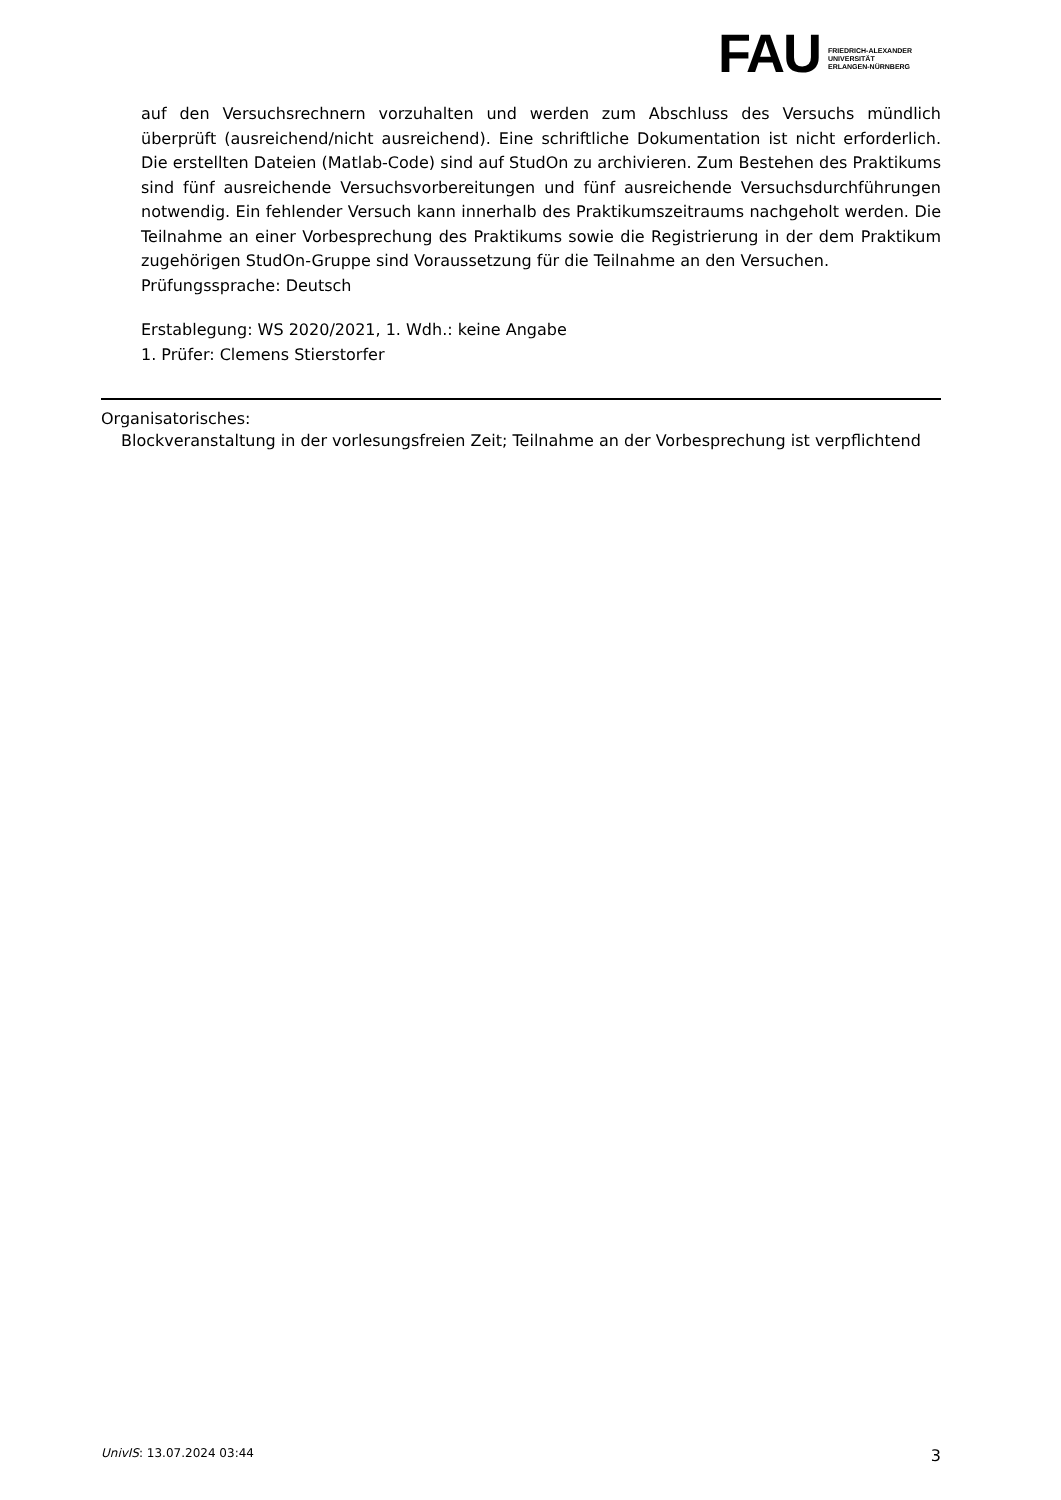FAU
FRIEDRICH-ALEXANDER
UNIVERSITÄT
ERLANGEN-NÜRNBERG
auf den Versuchsrechnern vorzuhalten und werden zum Abschluss des Versuchs mündlich überprüft (ausreichend/nicht ausreichend). Eine schriftliche Dokumentation ist nicht erforderlich. Die erstellten Dateien (Matlab-Code) sind auf StudOn zu archivieren. Zum Bestehen des Praktikums sind fünf ausreichende Versuchsvorbereitungen und fünf ausreichende Versuchsdurchführungen notwendig. Ein fehlender Versuch kann innerhalb des Praktikumszeitraums nachgeholt werden. Die Teilnahme an einer Vorbesprechung des Praktikums sowie die Registrierung in der dem Praktikum zugehörigen StudOn-Gruppe sind Voraussetzung für die Teilnahme an den Versuchen.
Prüfungssprache: Deutsch
Erstablegung: WS 2020/2021, 1. Wdh.: keine Angabe
1. Prüfer: Clemens Stierstorfer
Organisatorisches:
Blockveranstaltung in der vorlesungsfreien Zeit; Teilnahme an der Vorbesprechung ist verpflichtend
UnivIS: 13.07.2024 03:44 3